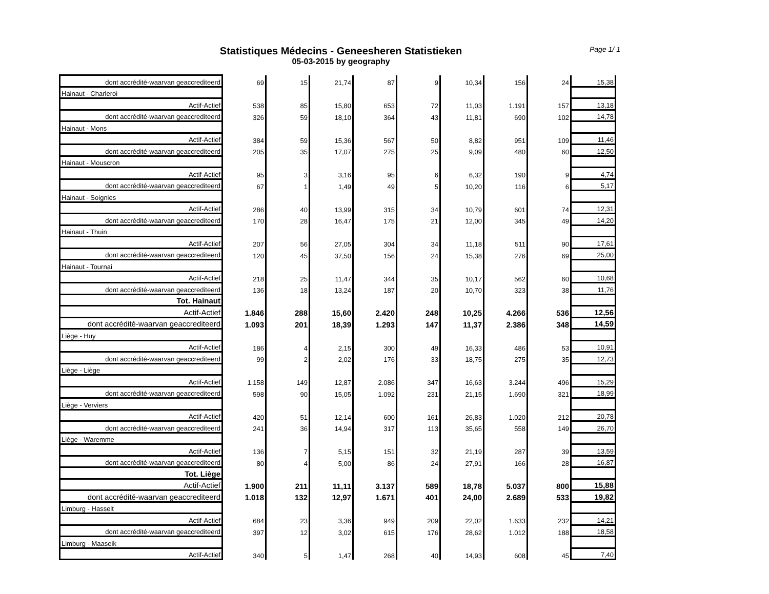Page 1/ 1
Statistiques Médecins - Geneesheren Statistieken
05-03-2015 by geography
| dont accrédité-waarvan geaccrediteerd | 69 | 15 | 21,74 | 87 | 9 | 10,34 | 156 | 24 | 15,38 |
| Hainaut - Charleroi | | | | | | | | | |
| Actif-Actief | 538 | 85 | 15,80 | 653 | 72 | 11,03 | 1.191 | 157 | 13,18 |
| dont accrédité-waarvan geaccrediteerd | 326 | 59 | 18,10 | 364 | 43 | 11,81 | 690 | 102 | 14,78 |
| Hainaut - Mons | | | | | | | | | |
| Actif-Actief | 384 | 59 | 15,36 | 567 | 50 | 8,82 | 951 | 109 | 11,46 |
| dont accrédité-waarvan geaccrediteerd | 205 | 35 | 17,07 | 275 | 25 | 9,09 | 480 | 60 | 12,50 |
| Hainaut - Mouscron | | | | | | | | | |
| Actif-Actief | 95 | 3 | 3,16 | 95 | 6 | 6,32 | 190 | 9 | 4,74 |
| dont accrédité-waarvan geaccrediteerd | 67 | 1 | 1,49 | 49 | 5 | 10,20 | 116 | 6 | 5,17 |
| Hainaut - Soignies | | | | | | | | | |
| Actif-Actief | 286 | 40 | 13,99 | 315 | 34 | 10,79 | 601 | 74 | 12,31 |
| dont accrédité-waarvan geaccrediteerd | 170 | 28 | 16,47 | 175 | 21 | 12,00 | 345 | 49 | 14,20 |
| Hainaut - Thuin | | | | | | | | | |
| Actif-Actief | 207 | 56 | 27,05 | 304 | 34 | 11,18 | 511 | 90 | 17,61 |
| dont accrédité-waarvan geaccrediteerd | 120 | 45 | 37,50 | 156 | 24 | 15,38 | 276 | 69 | 25,00 |
| Hainaut - Tournai | | | | | | | | | |
| Actif-Actief | 218 | 25 | 11,47 | 344 | 35 | 10,17 | 562 | 60 | 10,68 |
| dont accrédité-waarvan geaccrediteerd | 136 | 18 | 13,24 | 187 | 20 | 10,70 | 323 | 38 | 11,76 |
| Tot. Hainaut | | | | | | | | | |
| Actif-Actief | 1.846 | 288 | 15,60 | 2.420 | 248 | 10,25 | 4.266 | 536 | 12,56 |
| dont accrédité-waarvan geaccrediteerd | 1.093 | 201 | 18,39 | 1.293 | 147 | 11,37 | 2.386 | 348 | 14,59 |
| Liège - Huy | | | | | | | | | |
| Actif-Actief | 186 | 4 | 2,15 | 300 | 49 | 16,33 | 486 | 53 | 10,91 |
| dont accrédité-waarvan geaccrediteerd | 99 | 2 | 2,02 | 176 | 33 | 18,75 | 275 | 35 | 12,73 |
| Liège - Liège | | | | | | | | | |
| Actif-Actief | 1.158 | 149 | 12,87 | 2.086 | 347 | 16,63 | 3.244 | 496 | 15,29 |
| dont accrédité-waarvan geaccrediteerd | 598 | 90 | 15,05 | 1.092 | 231 | 21,15 | 1.690 | 321 | 18,99 |
| Liège - Verviers | | | | | | | | | |
| Actif-Actief | 420 | 51 | 12,14 | 600 | 161 | 26,83 | 1.020 | 212 | 20,78 |
| dont accrédité-waarvan geaccrediteerd | 241 | 36 | 14,94 | 317 | 113 | 35,65 | 558 | 149 | 26,70 |
| Liège - Waremme | | | | | | | | | |
| Actif-Actief | 136 | 7 | 5,15 | 151 | 32 | 21,19 | 287 | 39 | 13,59 |
| dont accrédité-waarvan geaccrediteerd | 80 | 4 | 5,00 | 86 | 24 | 27,91 | 166 | 28 | 16,87 |
| Tot. Liège | | | | | | | | | |
| Actif-Actief | 1.900 | 211 | 11,11 | 3.137 | 589 | 18,78 | 5.037 | 800 | 15,88 |
| dont accrédité-waarvan geaccrediteerd | 1.018 | 132 | 12,97 | 1.671 | 401 | 24,00 | 2.689 | 533 | 19,82 |
| Limburg - Hasselt | | | | | | | | | |
| Actif-Actief | 684 | 23 | 3,36 | 949 | 209 | 22,02 | 1.633 | 232 | 14,21 |
| dont accrédité-waarvan geaccrediteerd | 397 | 12 | 3,02 | 615 | 176 | 28,62 | 1.012 | 188 | 18,58 |
| Limburg - Maaseik | | | | | | | | | |
| Actif-Actief | 340 | 5 | 1,47 | 268 | 40 | 14,93 | 608 | 45 | 7,40 |